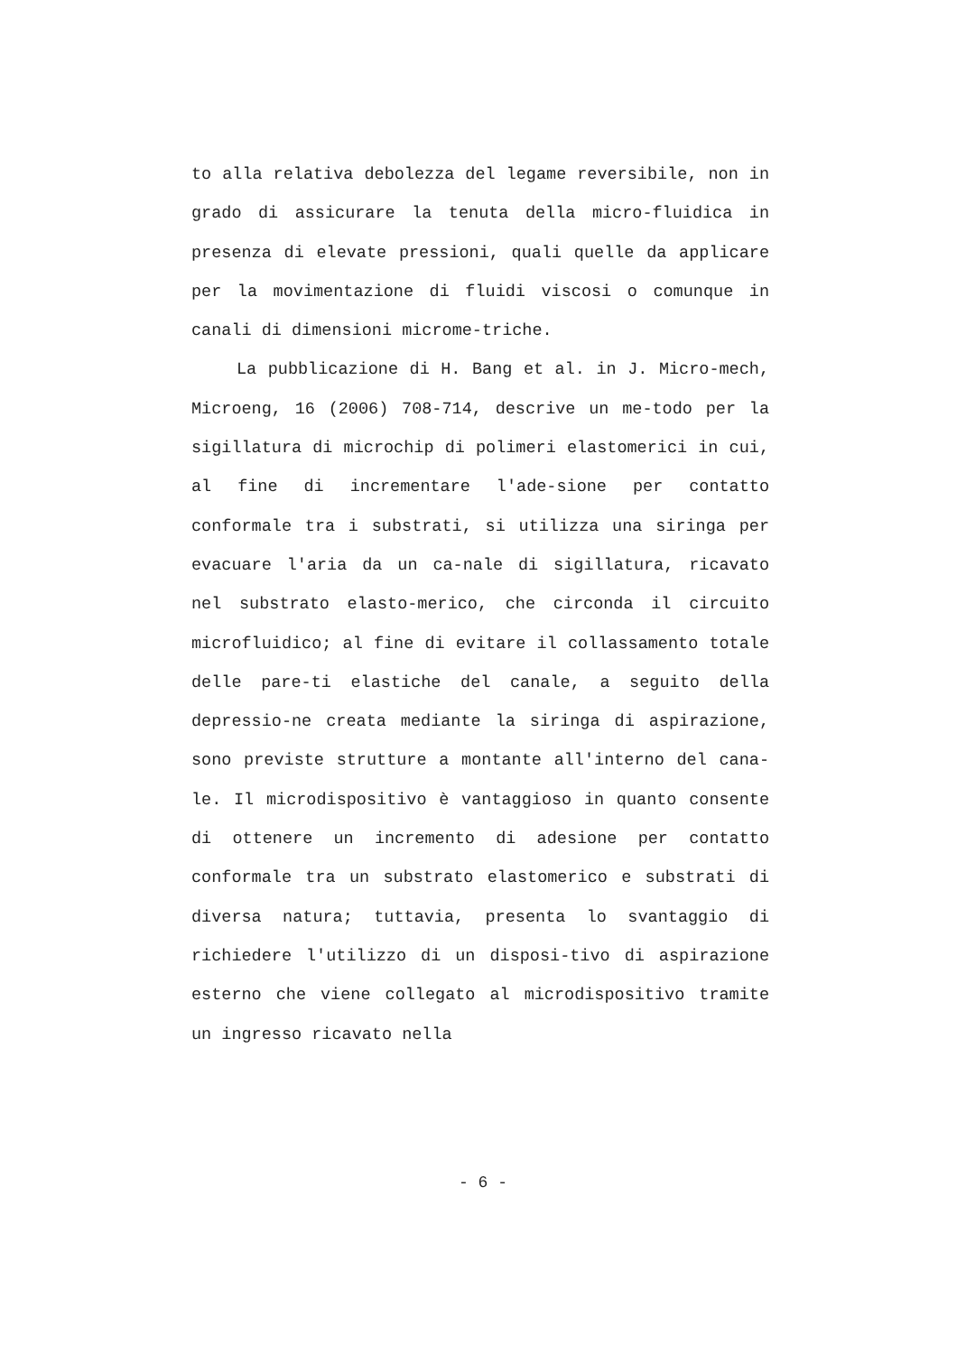to alla relativa debolezza del legame reversibile, non in grado di assicurare la tenuta della micro-fluidica in presenza di elevate pressioni, quali quelle da applicare per la movimentazione di fluidi viscosi o comunque in canali di dimensioni microme-triche.
La pubblicazione di H. Bang et al. in J. Micro-mech, Microeng, 16 (2006) 708-714, descrive un me-todo per la sigillatura di microchip di polimeri elastomerici in cui, al fine di incrementare l'ade-sione per contatto conformale tra i substrati, si utilizza una siringa per evacuare l'aria da un ca-nale di sigillatura, ricavato nel substrato elasto-merico, che circonda il circuito microfluidico; al fine di evitare il collassamento totale delle pare-ti elastiche del canale, a seguito della depressio-ne creata mediante la siringa di aspirazione, sono previste strutture a montante all'interno del cana-le. Il microdispositivo è vantaggioso in quanto consente di ottenere un incremento di adesione per contatto conformale tra un substrato elastomerico e substrati di diversa natura; tuttavia, presenta lo svantaggio di richiedere l'utilizzo di un disposi-tivo di aspirazione esterno che viene collegato al microdispositivo tramite un ingresso ricavato nella
- 6 -